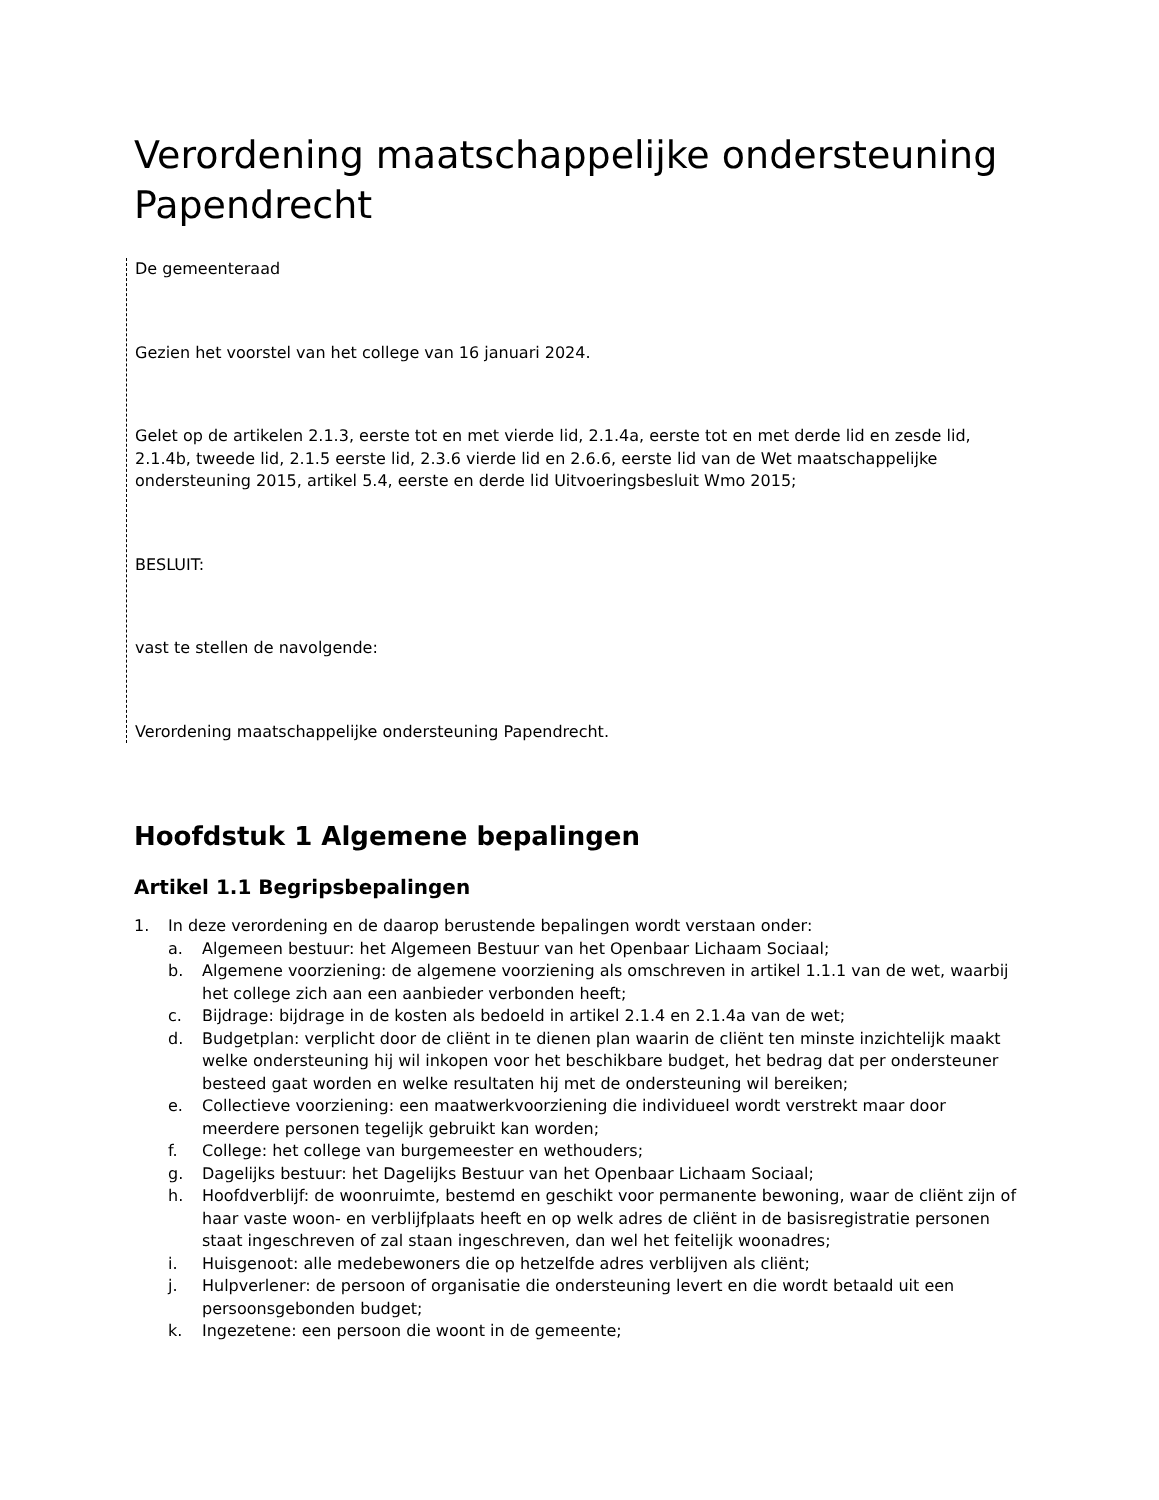Verordening maatschappelijke ondersteuning Papendrecht
De gemeenteraad
Gezien het voorstel van het college van 16 januari 2024.
Gelet op de artikelen 2.1.3, eerste tot en met vierde lid, 2.1.4a, eerste tot en met derde lid en zesde lid, 2.1.4b, tweede lid, 2.1.5 eerste lid, 2.3.6 vierde lid en 2.6.6, eerste lid van de Wet maatschappelijke ondersteuning 2015, artikel 5.4, eerste en derde lid Uitvoeringsbesluit Wmo 2015;
BESLUIT:
vast te stellen de navolgende:
Verordening maatschappelijke ondersteuning Papendrecht.
Hoofdstuk 1 Algemene bepalingen
Artikel 1.1 Begripsbepalingen
1. In deze verordening en de daarop berustende bepalingen wordt verstaan onder:
a. Algemeen bestuur: het Algemeen Bestuur van het Openbaar Lichaam Sociaal;
b. Algemene voorziening: de algemene voorziening als omschreven in artikel 1.1.1 van de wet, waarbij het college zich aan een aanbieder verbonden heeft;
c. Bijdrage: bijdrage in de kosten als bedoeld in artikel 2.1.4 en 2.1.4a van de wet;
d. Budgetplan: verplicht door de cliënt in te dienen plan waarin de cliënt ten minste inzichtelijk maakt welke ondersteuning hij wil inkopen voor het beschikbare budget, het bedrag dat per ondersteuner besteed gaat worden en welke resultaten hij met de ondersteuning wil bereiken;
e. Collectieve voorziening: een maatwerkvoorziening die individueel wordt verstrekt maar door meerdere personen tegelijk gebruikt kan worden;
f. College: het college van burgemeester en wethouders;
g. Dagelijks bestuur: het Dagelijks Bestuur van het Openbaar Lichaam Sociaal;
h. Hoofdverblijf: de woonruimte, bestemd en geschikt voor permanente bewoning, waar de cliënt zijn of haar vaste woon- en verblijfplaats heeft en op welk adres de cliënt in de basisregistratie personen staat ingeschreven of zal staan ingeschreven, dan wel het feitelijk woonadres;
i. Huisgenoot: alle medebewoners die op hetzelfde adres verblijven als cliënt;
j. Hulpverlener: de persoon of organisatie die ondersteuning levert en die wordt betaald uit een persoonsgebonden budget;
k. Ingezetene: een persoon die woont in de gemeente;